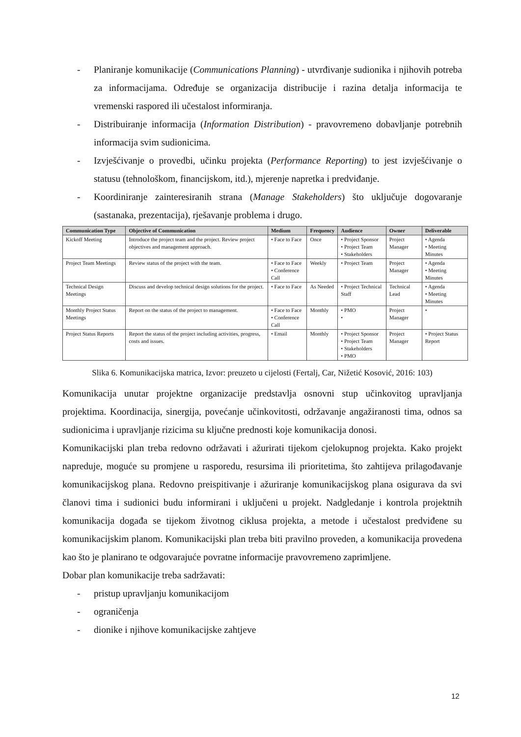- Planiranje komunikacije (Communications Planning) - utvrđivanje sudionika i njihovih potreba za informacijama. Određuje se organizacija distribucije i razina detalja informacija te vremenski raspored ili učestalost informiranja.
- Distribuiranje informacija (Information Distribution) - pravovremeno dobavljanje potrebnih informacija svim sudionicima.
- Izvješćivanje o provedbi, učinku projekta (Performance Reporting) to jest izvješćivanje o statusu (tehnološkom, financijskom, itd.), mjerenje napretka i predviđanje.
- Koordiniranje zainteresiranih strana (Manage Stakeholders) što uključuje dogovaranje (sastanaka, prezentacija), rješavanje problema i drugo.
| Communication Type | Objective of Communication | Medium | Frequency | Audience | Owner | Deliverable |
| --- | --- | --- | --- | --- | --- | --- |
| Kickoff Meeting | Introduce the project team and the project. Review project objectives and management approach. | • Face to Face | Once | • Project Sponsor • Project Team • Stakeholders | Project Manager | • Agenda • Meeting Minutes |
| Project Team Meetings | Review status of the project with the team. | • Face to Face • Conference Call | Weekly | • Project Team | Project Manager | • Agenda • Meeting Minutes |
| Technical Design Meetings | Discuss and develop technical design solutions for the project. | • Face to Face | As Needed | • Project Technical Staff | Technical Lead | • Agenda • Meeting Minutes |
| Monthly Project Status Meetings | Report on the status of the project to management. | • Face to Face • Conference Call | Monthly | • PMO • | Project Manager | • |
| Project Status Reports | Report the status of the project including activities, progress, costs and issues. | • Email | Monthly | • Project Sponsor • Project Team • Stakeholders • PMO | Project Manager | • Project Status Report |
Slika 6. Komunikacijska matrica, Izvor: preuzeto u cijelosti (Fertalj, Car, Nižetić Kosović, 2016: 103)
Komunikacija unutar projektne organizacije predstavlja osnovni stup učinkovitog upravljanja projektima. Koordinacija, sinergija, povećanje učinkovitosti, održavanje angažiranosti tima, odnos sa sudionicima i upravljanje rizicima su ključne prednosti koje komunikacija donosi.
Komunikacijski plan treba redovno održavati i ažurirati tijekom cjelokupnog projekta. Kako projekt napreduje, moguće su promjene u rasporedu, resursima ili prioritetima, što zahtijeva prilagođavanje komunikacijskog plana. Redovno preispitivanje i ažuriranje komunikacijskog plana osigurava da svi članovi tima i sudionici budu informirani i uključeni u projekt. Nadgledanje i kontrola projektnih komunikacija događa se tijekom životnog ciklusa projekta, a metode i učestalost predviđene su komunikacijskim planom. Komunikacijski plan treba biti pravilno proveden, a komunikacija provedena kao što je planirano te odgovarajuće povratne informacije pravovremeno zaprimljene.
Dobar plan komunikacije treba sadržavati:
- pristup upravljanju komunikacijom
- ograničenja
- dionike i njihove komunikacijske zahtjeve
12